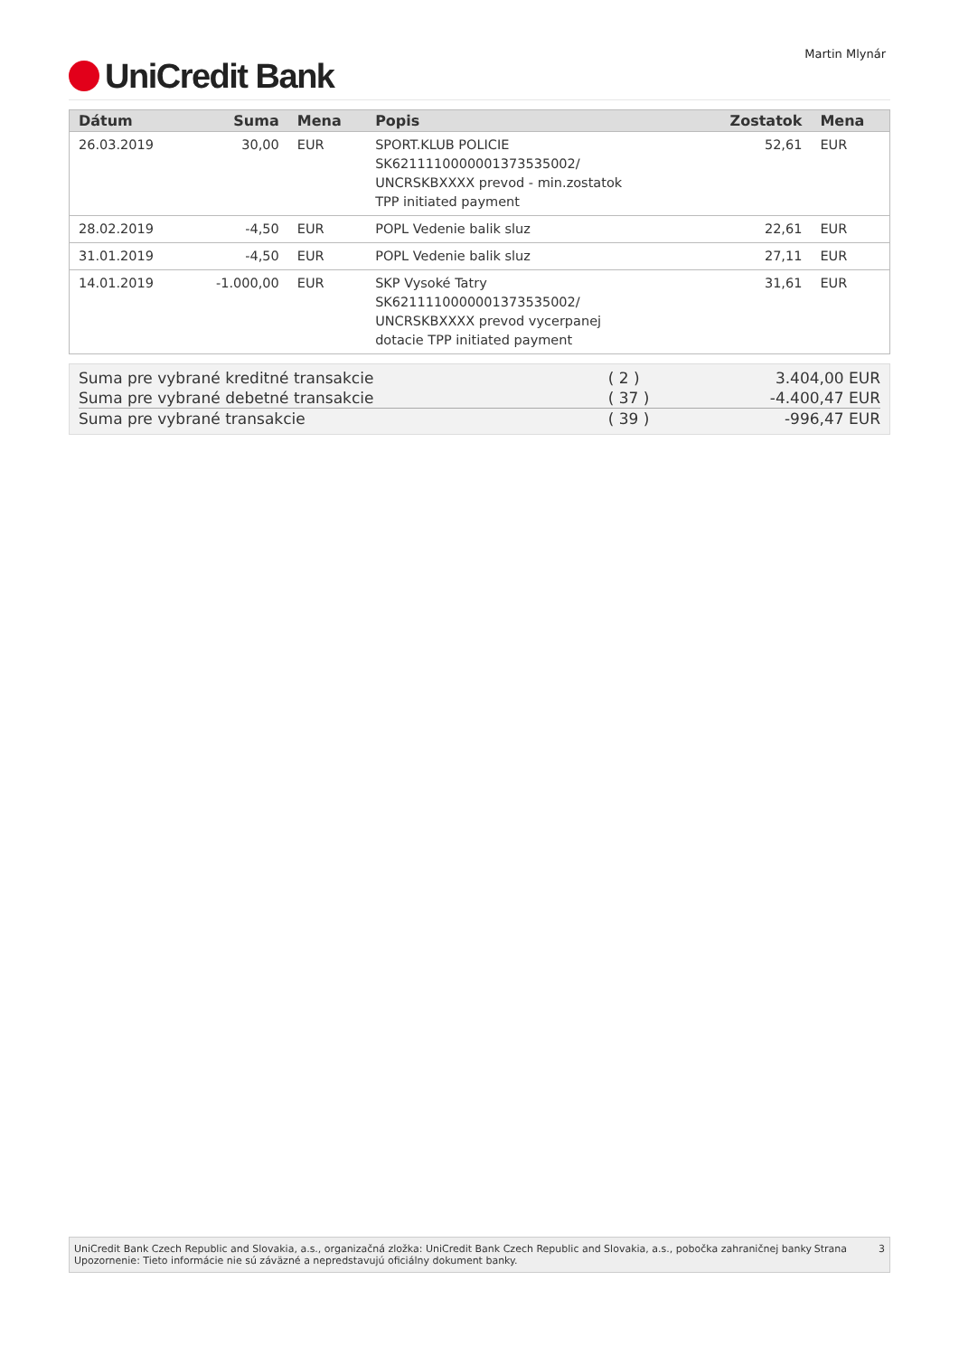UniCredit Bank
Martin Mlynár
| Dátum | Suma | Mena | Popis | Zostatok | Mena |
| --- | --- | --- | --- | --- | --- |
| 26.03.2019 | 30,00 | EUR | SPORT.KLUB POLICIE SK6211110000001373535002/ UNCRSKBXXXX prevod - min.zostatok TPP initiated payment | 52,61 | EUR |
| 28.02.2019 | -4,50 | EUR | POPL Vedenie balik sluz | 22,61 | EUR |
| 31.01.2019 | -4,50 | EUR | POPL Vedenie balik sluz | 27,11 | EUR |
| 14.01.2019 | -1.000,00 | EUR | SKP Vysoké Tatry SK6211110000001373535002/ UNCRSKBXXXX prevod vycerpanej dotacie TPP initiated payment | 31,61 | EUR |
| Suma pre vybrané kreditné transakcie | ( 2 ) | 3.404,00 EUR |
| Suma pre vybrané debetné transakcie | ( 37 ) | -4.400,47 EUR |
| Suma pre vybrané transakcie | ( 39 ) | -996,47 EUR |
UniCredit Bank Czech Republic and Slovakia, a.s., organizačná zložka: UniCredit Bank Czech Republic and Slovakia, a.s., pobočka zahraničnej banky
Upozornenie: Tieto informácie nie sú záväzné a nepredstavujú oficiálny dokument banky.
Strana 3